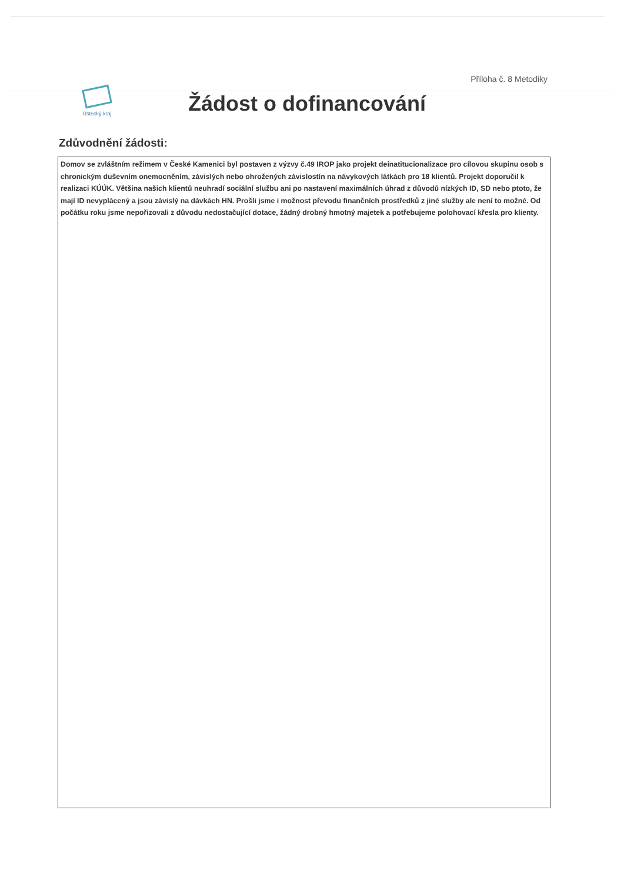Příloha č. 8 Metodiky
Ústecký kraj
Žádost o dofinancování
Zdůvodnění žádosti:
Domov se zvláštním režimem v České Kamenici byl postaven z výzvy č.49 IROP jako projekt deinatitucionalizace pro cílovou skupinu osob s chronickým duševním onemocněním, závislých nebo ohrožených závislostín na návykových látkách pro 18 klientů. Projekt doporučil k realizaci KÚÚK. Většina našich klientů neuhradí sociální službu ani po nastavení maximálních úhrad z důvodů nízkých ID, SD nebo ptoto, že mají ID nevyplácený a jsou závislý na dávkách HN. Prošli jsme i možnost převodu finančních prostředků z jiné služby ale není to možné. Od počátku roku jsme nepořizovali z důvodu nedostačující dotace, žádný drobný hmotný majetek a potřebujeme polohovací křesla pro klienty.